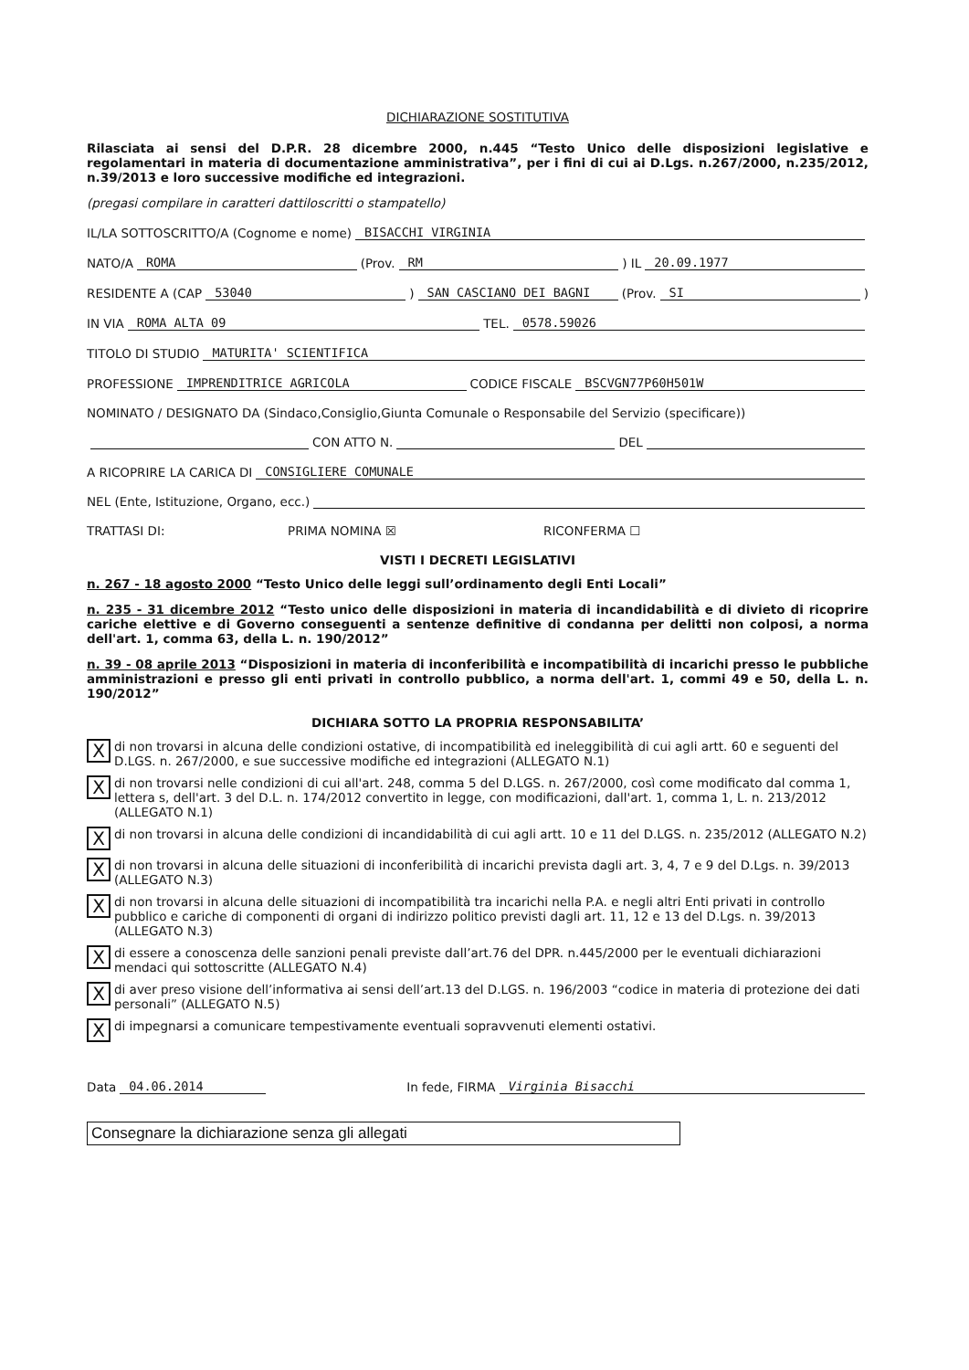DICHIARAZIONE SOSTITUTIVA
Rilasciata ai sensi del D.P.R. 28 dicembre 2000, n.445 “Testo Unico delle disposizioni legislative e regolamentari in materia di documentazione amministrativa”, per i fini di cui ai D.Lgs. n.267/2000, n.235/2012, n.39/2013 e loro successive modifiche ed integrazioni.
(pregasi compilare in caratteri dattiloscritti o stampatello)
IL/LA SOTTOSCRITTO/A (Cognome e nome) BISACCHI VIRGINIA
NATO/A ROMA (Prov. RM) IL 20.09.1977
RESIDENTE A (CAP 53040) SAN CASCIANO DEI BAGNI (Prov. SI)
IN VIA ROMA ALTA 09 TEL. 0578.59026
TITOLO DI STUDIO MATURITA' SCIENTIFICA
PROFESSIONE IMPRENDITRICE AGRICOLA CODICE FISCALE BSCVGN77P60H501W
NOMINATO / DESIGNATO DA (Sindaco,Consiglio,Giunta Comunale o Responsabile del Servizio (specificare))
CON ATTO N. DEL
A RICOPRIRE LA CARICA DI CONSIGLIERE COMUNALE
NEL (Ente, Istituzione, Organo, ecc.)
TRATTASI DI: PRIMA NOMINA ☒ RICONFERMA ☐
VISTI I DECRETI LEGISLATIVI
n. 267 - 18 agosto 2000 “Testo Unico delle leggi sull’ordinamento degli Enti Locali”
n. 235 - 31 dicembre 2012 “Testo unico delle disposizioni in materia di incandidabilità e di divieto di ricoprire cariche elettive e di Governo conseguenti a sentenze definitive di condanna per delitti non colposi, a norma dell'art. 1, comma 63, della L. n. 190/2012”
n. 39 - 08 aprile 2013 “Disposizioni in materia di inconferibilità e incompatibilità di incarichi presso le pubbliche amministrazioni e presso gli enti privati in controllo pubblico, a norma dell'art. 1, commi 49 e 50, della L. n. 190/2012”
DICHIARA SOTTO LA PROPRIA RESPONSABILITA’
Xdi non trovarsi in alcuna delle condizioni ostative, di incompatibilità ed ineleggibilità di cui agli artt. 60 e seguenti del D.LGS. n. 267/2000, e sue successive modifiche ed integrazioni (ALLEGATO N.1)
Xdi non trovarsi nelle condizioni di cui all'art. 248, comma 5 del D.LGS. n. 267/2000, così come modificato dal comma 1, lettera s, dell'art. 3 del D.L. n. 174/2012 convertito in legge, con modificazioni, dall'art. 1, comma 1, L. n. 213/2012 (ALLEGATO N.1)
Xdi non trovarsi in alcuna delle condizioni di incandidabilità di cui agli artt. 10 e 11 del D.LGS. n. 235/2012 (ALLEGATO N.2)
Xdi non trovarsi in alcuna delle situazioni di inconferibilità di incarichi prevista dagli art. 3, 4, 7 e 9 del D.Lgs. n. 39/2013 (ALLEGATO N.3)
Xdi non trovarsi in alcuna delle situazioni di incompatibilità tra incarichi nella P.A. e negli altri Enti privati in controllo pubblico e cariche di componenti di organi di indirizzo politico previsti dagli art. 11, 12 e 13 del D.Lgs. n. 39/2013 (ALLEGATO N.3)
Xdi essere a conoscenza delle sanzioni penali previste dall’art.76 del DPR. n.445/2000 per le eventuali dichiarazioni mendaci qui sottoscritte (ALLEGATO N.4)
Xdi aver preso visione dell’informativa ai sensi dell’art.13 del D.LGS. n. 196/2003 “codice in materia di protezione dei dati personali” (ALLEGATO N.5)
Xdi impegnarsi a comunicare tempestivamente eventuali sopravvenuti elementi ostativi.
Data 04.06.2014 In fede, FIRMA Virginia Bisacchi
Consegnare la dichiarazione senza gli allegati